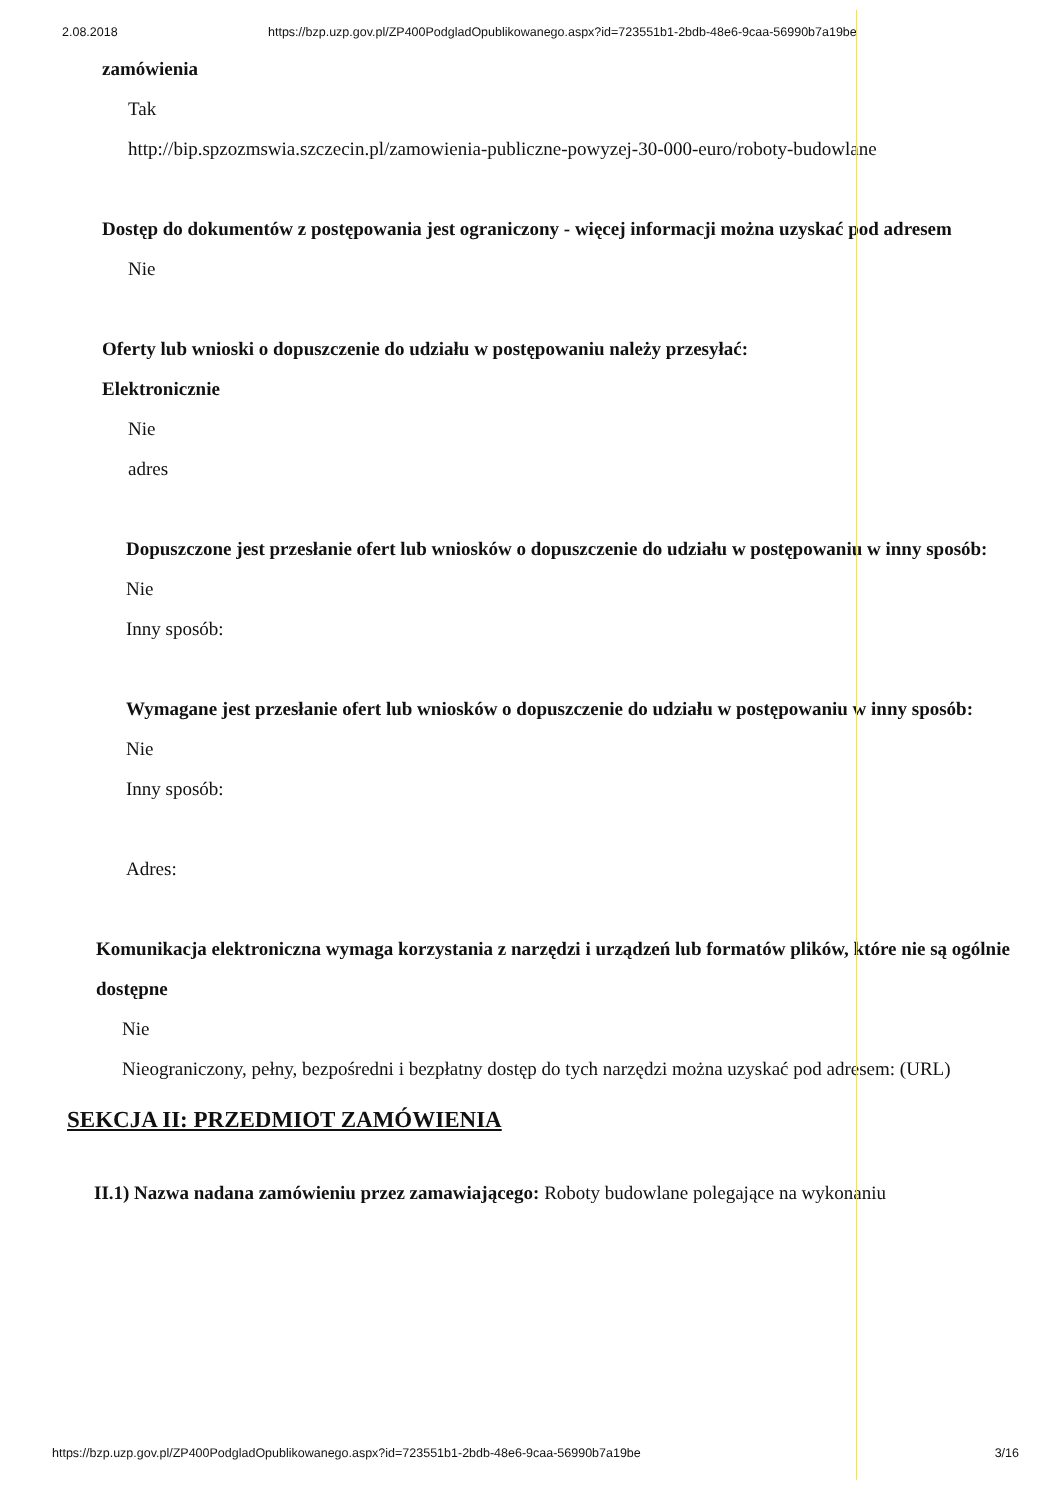2.08.2018 https://bzp.uzp.gov.pl/ZP400PodgladOpublikowanego.aspx?id=723551b1-2bdb-48e6-9caa-56990b7a19be
zamówienia
Tak
http://bip.spzozmswia.szczecin.pl/zamowienia-publiczne-powyzej-30-000-euro/roboty-budowlane
Dostęp do dokumentów z postępowania jest ograniczony - więcej informacji można uzyskać pod adresem
Nie
Oferty lub wnioski o dopuszczenie do udziału w postępowaniu należy przesyłać:
Elektronicznie
Nie
adres
Dopuszczone jest przesłanie ofert lub wniosków o dopuszczenie do udziału w postępowaniu w inny sposób:
Nie
Inny sposób:
Wymagane jest przesłanie ofert lub wniosków o dopuszczenie do udziału w postępowaniu w inny sposób:
Nie
Inny sposób:
Adres:
Komunikacja elektroniczna wymaga korzystania z narzędzi i urządzeń lub formatów plików, które nie są ogólnie dostępne
Nie
Nieograniczony, pełny, bezpośredni i bezpłatny dostęp do tych narzędzi można uzyskać pod adresem: (URL)
SEKCJA II: PRZEDMIOT ZAMÓWIENIA
II.1) Nazwa nadana zamówieniu przez zamawiającego: Roboty budowlane polegające na wykonaniu
https://bzp.uzp.gov.pl/ZP400PodgladOpublikowanego.aspx?id=723551b1-2bdb-48e6-9caa-56990b7a19be 3/16